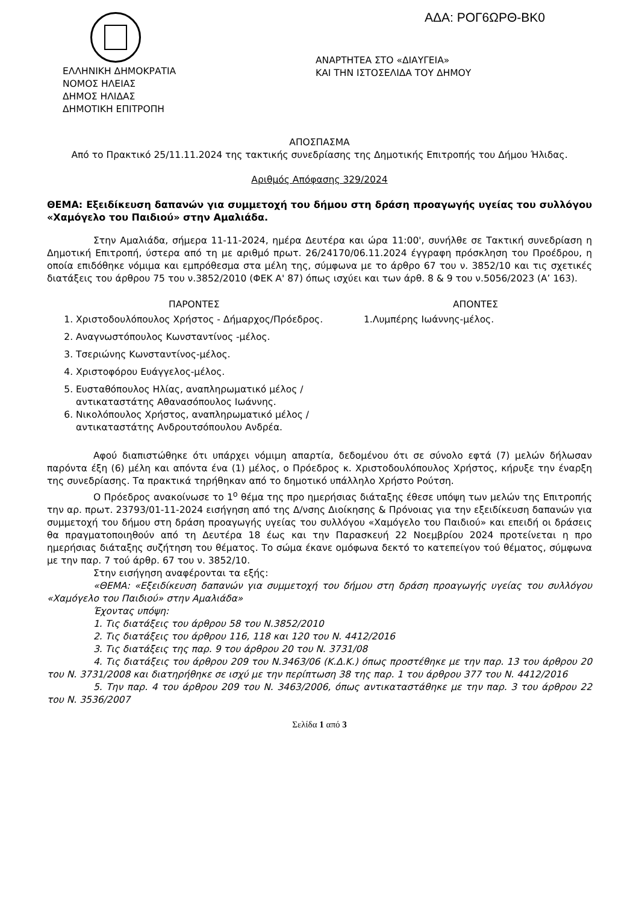ΑΔΑ: ΡΟΓ6ΩΡΘ-ΒΚ0
ΕΛΛΗΝΙΚΗ ΔΗΜΟΚΡΑΤΙΑ
ΝΟΜΟΣ ΗΛΕΙΑΣ
ΔΗΜΟΣ ΗΛΙΔΑΣ
ΔΗΜΟΤΙΚΗ ΕΠΙΤΡΟΠΗ
ΑΝΑΡΤΗΤΕΑ ΣΤΟ «ΔΙΑΥΓΕΙΑ»
ΚΑΙ ΤΗΝ ΙΣΤΟΣΕΛΙΔΑ ΤΟΥ ΔΗΜΟΥ
ΑΠΟΣΠΑΣΜΑ
Από το Πρακτικό 25/11.11.2024 της τακτικής συνεδρίασης της Δημοτικής Επιτροπής του Δήμου Ήλιδας.
Αριθμός Απόφασης 329/2024
ΘΕΜΑ: Εξειδίκευση δαπανών για συμμετοχή του δήμου στη δράση προαγωγής υγείας του συλλόγου «Χαμόγελο του Παιδιού» στην Αμαλιάδα.
Στην Αμαλιάδα, σήμερα 11-11-2024, ημέρα Δευτέρα και ώρα 11:00', συνήλθε σε Τακτική συνεδρίαση η Δημοτική Επιτροπή, ύστερα από τη με αριθμό πρωτ. 26/24170/06.11.2024 έγγραφη πρόσκληση του Προέδρου, η οποία επιδόθηκε νόμιμα και εμπρόθεσμα στα μέλη της, σύμφωνα με το άρθρο 67 του ν. 3852/10 και τις σχετικές διατάξεις του άρθρου 75 του ν.3852/2010 (ΦΕΚ Α' 87) όπως ισχύει και των άρθ. 8 & 9 του ν.5056/2023 (Α’ 163).
ΠΑΡΟΝΤΕΣ ΑΠΟΝΤΕΣ
1. Χριστοδουλόπουλος Χρήστος - Δήμαρχος/Πρόεδρος.
2. Αναγνωστόπουλος Κωνσταντίνος -μέλος.
3. Τσεριώνης Κωνσταντίνος-μέλος.
4. Χριστοφόρου Ευάγγελος-μέλος.
5. Ευσταθόπουλος Ηλίας, αναπληρωματικό μέλος / αντικαταστάτης Αθανασόπουλος Ιωάννης.
6. Νικολόπουλος Χρήστος, αναπληρωματικό μέλος / αντικαταστάτης Ανδρουτσόπουλου Ανδρέα.
1.Λυμπέρης Ιωάννης-μέλος.
Αφού διαπιστώθηκε ότι υπάρχει νόμιμη απαρτία, δεδομένου ότι σε σύνολο εφτά (7) μελών δήλωσαν παρόντα έξη (6) μέλη και απόντα ένα (1) μέλος, ο Πρόεδρος κ. Χριστοδουλόπουλος Χρήστος, κήρυξε την έναρξη της συνεδρίασης. Τα πρακτικά τηρήθηκαν από το δημοτικό υπάλληλο Χρήστο Ρούτση.
Ο Πρόεδρος ανακοίνωσε το 1<sup>ο</sup> θέμα της προ ημερήσιας διάταξης έθεσε υπόψη των μελών της Επιτροπής την αρ. πρωτ. 23793/01-11-2024 εισήγηση από της Δ/νσης Διοίκησης & Πρόνοιας για την εξειδίκευση δαπανών για συμμετοχή του δήμου στη δράση προαγωγής υγείας του συλλόγου «Χαμόγελο του Παιδιού» και επειδή οι δράσεις θα πραγματοποιηθούν από τη Δευτέρα 18 έως και την Παρασκευή 22 Νοεμβρίου 2024 προτείνεται η προ ημερήσιας διάταξης συζήτηση του θέματος. Το σώμα έκανε ομόφωνα δεκτό το κατεπείγον τού θέματος, σύμφωνα με την παρ. 7 τού άρθρ. 67 του ν. 3852/10.
Στην εισήγηση αναφέρονται τα εξής:
«ΘΕΜΑ: «Εξειδίκευση δαπανών για συμμετοχή του δήμου στη δράση προαγωγής υγείας του συλλόγου «Χαμόγελο του Παιδιού» στην Αμαλιάδα»
Έχοντας υπόψη:
1. Τις διατάξεις του άρθρου 58 του Ν.3852/2010
2. Τις διατάξεις του άρθρου 116, 118 και 120 του Ν. 4412/2016
3. Τις διατάξεις της παρ. 9 του άρθρου 20 του Ν. 3731/08
4. Τις διατάξεις του άρθρου 209 του Ν.3463/06 (Κ.Δ.Κ.) όπως προστέθηκε με την παρ. 13 του άρθρου 20 του Ν. 3731/2008 και διατηρήθηκε σε ισχύ με την περίπτωση 38 της παρ. 1 του άρθρου 377 του Ν. 4412/2016
5. Την παρ. 4 του άρθρου 209 του Ν. 3463/2006, όπως αντικαταστάθηκε με την παρ. 3 του άρθρου 22 του Ν. 3536/2007
Σελίδα 1 από 3